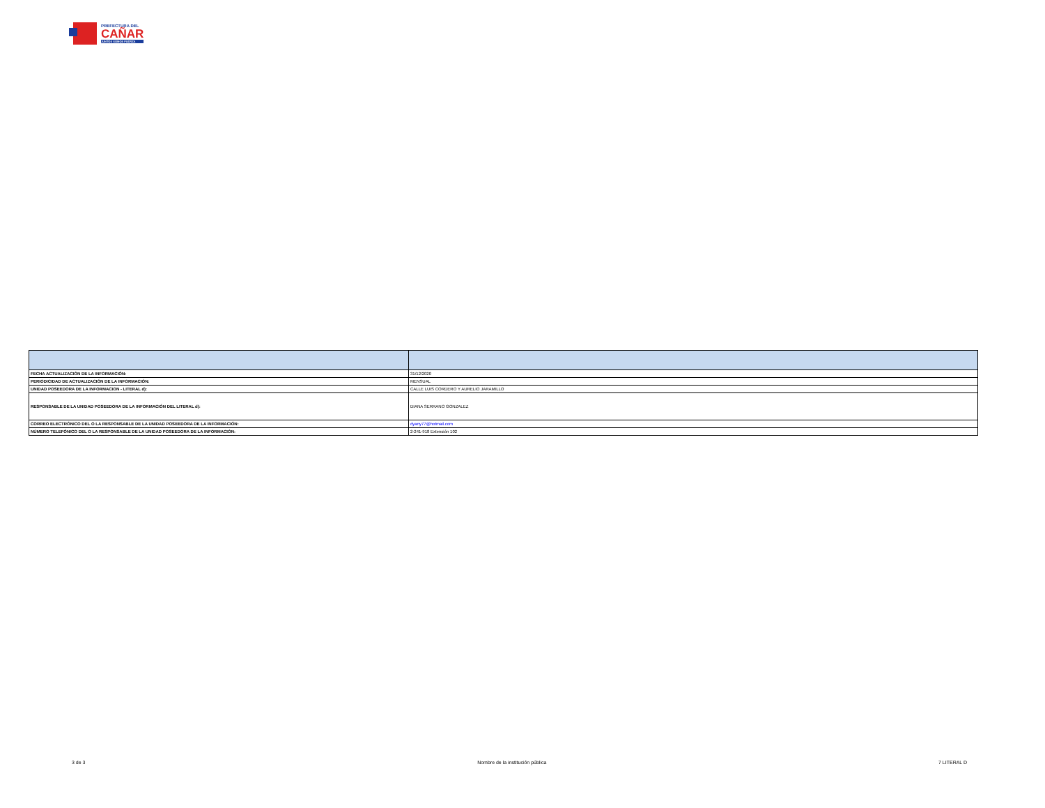PREFECTURA DEL
CAÑAR
JUNTOS SOMOS FUERZA
| FECHA ACTUALIZACIÓN DE LA INFORMACIÓN: | 31/12/2020 |
| PERIODICIDAD DE ACTUALIZACIÓN DE LA INFORMACIÓN: | MENSUAL |
| UNIDAD POSEEDORA DE LA INFORMACION - LITERAL d): | CALLE LUIS CORDERO Y AURELIO JARAMILLO |
| RESPONSABLE DE LA UNIDAD POSEEDORA DE LA INFORMACIÓN DEL LITERAL d): | DIANA SERRANO GONZALEZ |
| CORREO ELECTRÓNICO DEL O LA RESPONSABLE DE LA UNIDAD POSEEDORA DE LA INFORMACIÓN: | dyany77@hotmail.com |
| NÚMERO TELEFÓNICO DEL O LA RESPONSABLE DE LA UNIDAD POSEEDORA DE LA INFORMACIÓN: | 2-241-918 Extensión 102 |
3 de 3 Nombre de la institución pública 7 LITERAL D